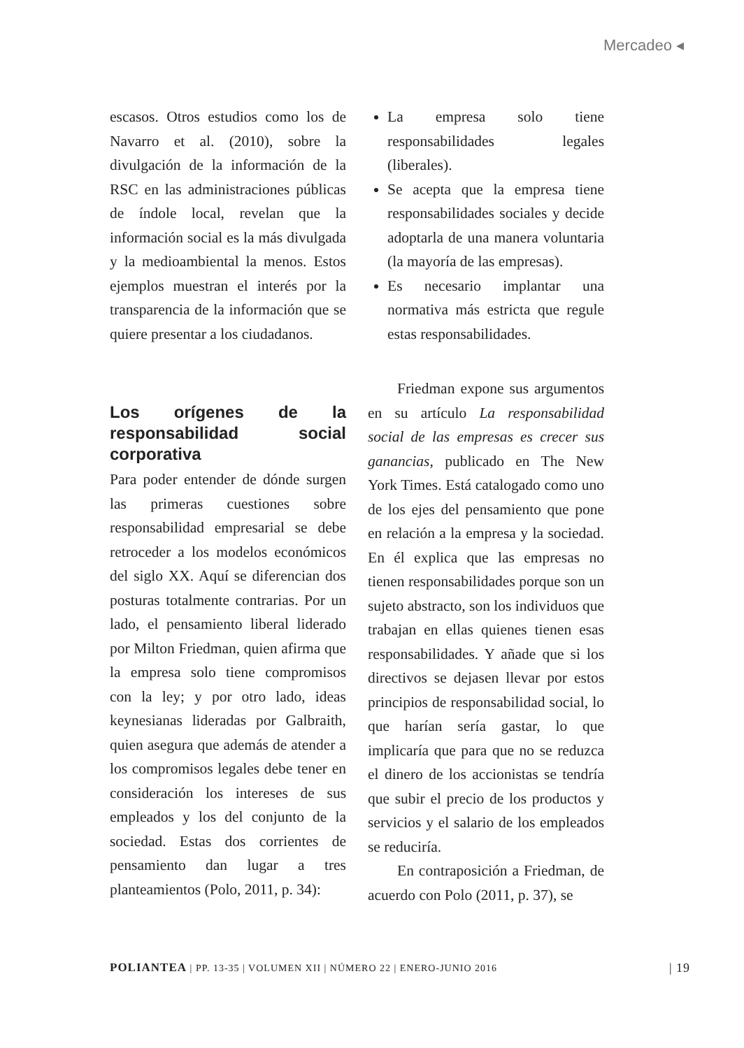Mercadeo ◂
escasos. Otros estudios como los de Navarro et al. (2010), sobre la divulgación de la información de la RSC en las administraciones públicas de índole local, revelan que la información social es la más divulgada y la medioambiental la menos. Estos ejemplos muestran el interés por la transparencia de la información que se quiere presentar a los ciudadanos.
Los orígenes de la responsabilidad social corporativa
Para poder entender de dónde surgen las primeras cuestiones sobre responsabilidad empresarial se debe retroceder a los modelos económicos del siglo XX. Aquí se diferencian dos posturas totalmente contrarias. Por un lado, el pensamiento liberal liderado por Milton Friedman, quien afirma que la empresa solo tiene compromisos con la ley; y por otro lado, ideas keynesianas lideradas por Galbraith, quien asegura que además de atender a los compromisos legales debe tener en consideración los intereses de sus empleados y los del conjunto de la sociedad. Estas dos corrientes de pensamiento dan lugar a tres planteamientos (Polo, 2011, p. 34):
La empresa solo tiene responsabilidades legales (liberales).
Se acepta que la empresa tiene responsabilidades sociales y decide adoptarla de una manera voluntaria (la mayoría de las empresas).
Es necesario implantar una normativa más estricta que regule estas responsabilidades.
Friedman expone sus argumentos en su artículo La responsabilidad social de las empresas es crecer sus ganancias, publicado en The New York Times. Está catalogado como uno de los ejes del pensamiento que pone en relación a la empresa y la sociedad. En él explica que las empresas no tienen responsabilidades porque son un sujeto abstracto, son los individuos que trabajan en ellas quienes tienen esas responsabilidades. Y añade que si los directivos se dejasen llevar por estos principios de responsabilidad social, lo que harían sería gastar, lo que implicaría que para que no se reduzca el dinero de los accionistas se tendría que subir el precio de los productos y servicios y el salario de los empleados se reduciría.
En contraposición a Friedman, de acuerdo con Polo (2011, p. 37), se
POLIANTEA | PP. 13-35 | VOLUMEN XII | NÚMERO 22 | ENERO-JUNIO 2016 | 19